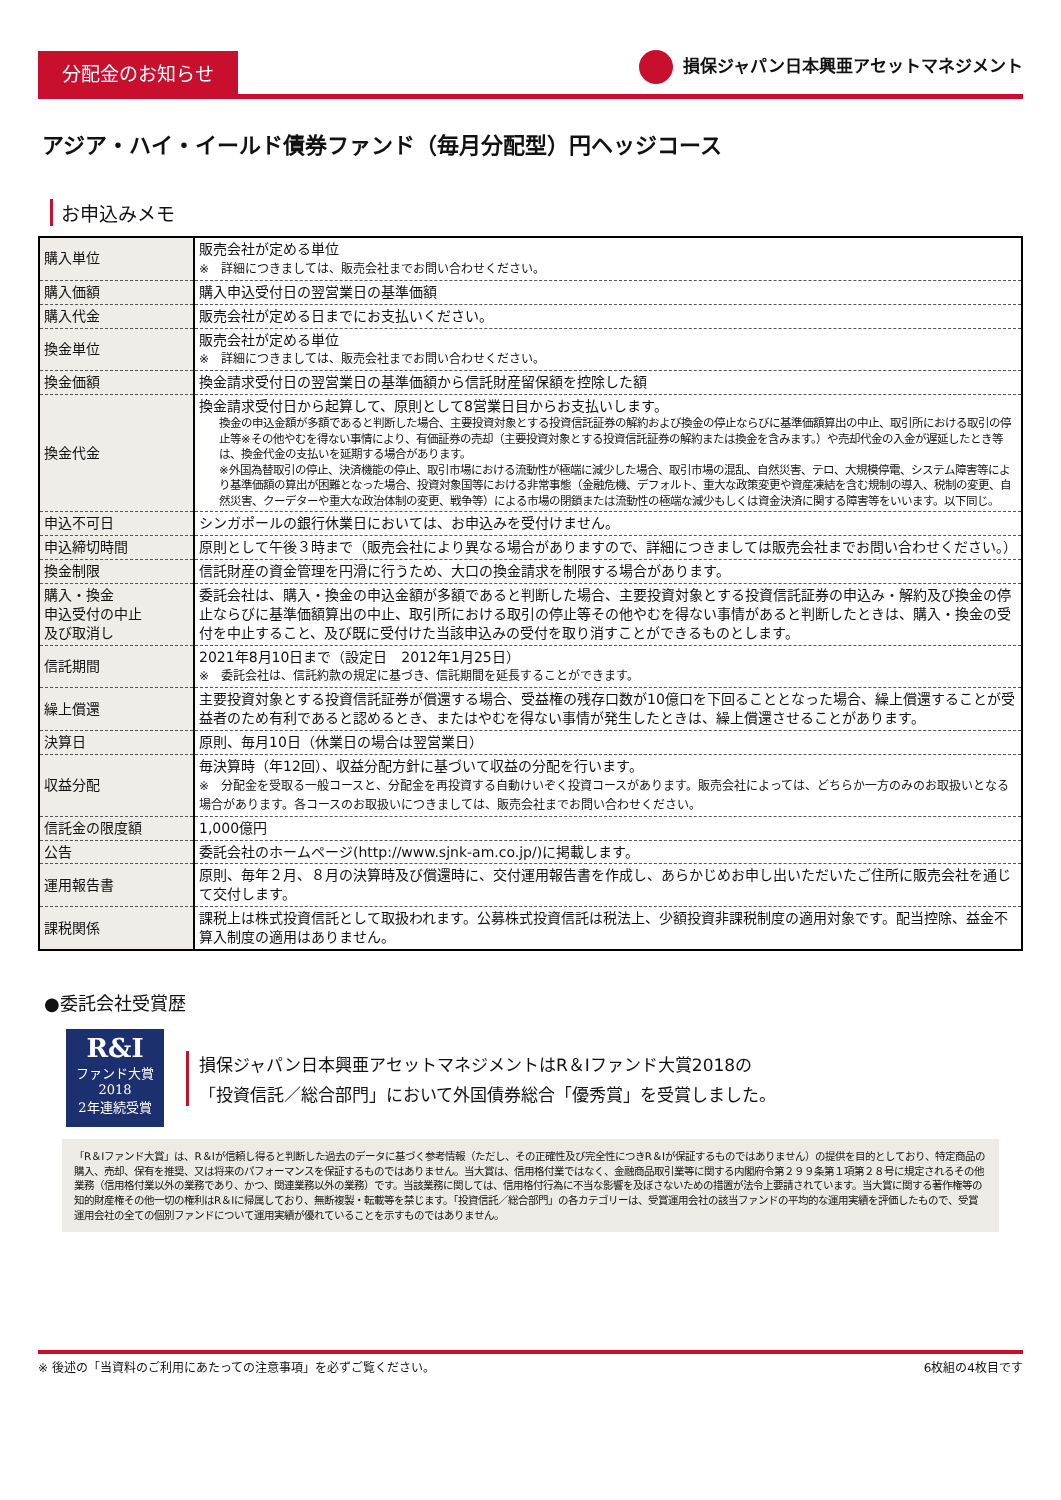分配金のお知らせ
損保ジャパン日本興亜アセットマネジメント
アジア・ハイ・イールド債券ファンド（毎月分配型）円ヘッジコース
お申込みメモ
| 購入単位 | 販売会社が定める単位 ※ 詳細につきましては、販売会社までお問い合わせください。 |
| 購入価額 | 購入申込受付日の翌営業日の基準価額 |
| 購入代金 | 販売会社が定める日までにお支払いください。 |
| 換金単位 | 販売会社が定める単位 ※ 詳細につきましては、販売会社までお問い合わせください。 |
| 換金価額 | 換金請求受付日の翌営業日の基準価額から信託財産留保額を控除した額 |
| 換金代金 | 換金請求受付日から起算して、原則として8営業日目からお支払いします。 換金の申込金額が多額であると判断した場合、主要投資対象とする投資信託証券の解約および換金の停止ならびに基準価額算出の中止、取引所における取引の停止等※その他やむを得ない事情により、有価証券の売却（主要投資対象とする投資信託証券の解約または換金を含みます。）や売却代金の入金が遅延したとき等は、換金代金の支払いを延期する場合があります。 ※外国為替取引の停止、決済機能の停止、取引市場における流動性が極端に減少した場合、取引市場の混乱、自然災害、テロ、大規模停電、システム障害等により基準価額の算出が困難となった場合、投資対象国等における非常事態（金融危機、デフォルト、重大な政策変更や資産凍結を含む規制の導入、税制の変更、自然災害、クーデターや重大な政治体制の変更、戦争等）による市場の閉鎖または流動性の極端な減少もしくは資金決済に関する障害等をいいます。以下同じ。 |
| 申込不可日 | シンガポールの銀行休業日においては、お申込みを受付けません。 |
| 申込締切時間 | 原則として午後３時まで（販売会社により異なる場合がありますので、詳細につきましては販売会社までお問い合わせください。） |
| 換金制限 | 信託財産の資金管理を円滑に行うため、大口の換金請求を制限する場合があります。 |
| 購入・換金 申込受付の中止 及び取消し | 委託会社は、購入・換金の申込金額が多額であると判断した場合、主要投資対象とする投資信託証券の申込み・解約及び換金の停止ならびに基準価額算出の中止、取引所における取引の停止等その他やむを得ない事情があると判断したときは、購入・換金の受付を中止すること、及び既に受付けた当該申込みの受付を取り消すことができるものとします。 |
| 信託期間 | 2021年8月10日まで（設定日 2012年1月25日） ※ 委託会社は、信託約款の規定に基づき、信託期間を延長することができます。 |
| 繰上償還 | 主要投資対象とする投資信託証券が償還する場合、受益権の残存口数が10億口を下回ることとなった場合、繰上償還することが受益者のため有利であると認めるとき、またはやむを得ない事情が発生したときは、繰上償還させることがあります。 |
| 決算日 | 原則、毎月10日（休業日の場合は翌営業日） |
| 収益分配 | 毎決算時（年12回）、収益分配方針に基づいて収益の分配を行います。 ※ 分配金を受取る一般コースと、分配金を再投資する自動けいぞく投資コースがあります。販売会社によっては、どちらか一方のみのお取扱いとなる場合があります。各コースのお取扱いにつきましては、販売会社までお問い合わせください。 |
| 信託金の限度額 | 1,000億円 |
| 公告 | 委託会社のホームページ(http://www.sjnk-am.co.jp/)に掲載します。 |
| 運用報告書 | 原則、毎年２月、８月の決算時及び償還時に、交付運用報告書を作成し、あらかじめお申し出いただいたご住所に販売会社を通じて交付します。 |
| 課税関係 | 課税上は株式投資信託として取扱われます。公募株式投資信託は税法上、少額投資非課税制度の適用対象です。配当控除、益金不算入制度の適用はありません。 |
●委託会社受賞歴
R&I
ファンド大賞
2018
2年連続受賞
損保ジャパン日本興亜アセットマネジメントはR＆Iファンド大賞2018の
「投資信託／総合部門」において外国債券総合「優秀賞」を受賞しました。
「R＆Iファンド大賞」は、R＆Iが信頼し得ると判断した過去のデータに基づく参考情報（ただし、その正確性及び完全性につきR＆Iが保証するものではありません）の提供を目的としており、特定商品の購入、売却、保有を推奨、又は将来のパフォーマンスを保証するものではありません。当大賞は、信用格付業ではなく、金融商品取引業等に関する内閣府令第２９９条第１項第２８号に規定されるその他業務（信用格付業以外の業務であり、かつ、関連業務以外の業務）です。当該業務に関しては、信用格付行為に不当な影響を及ぼさないための措置が法令上要請されています。当大賞に関する著作権等の知的財産権その他一切の権利はR＆Iに帰属しており、無断複製・転載等を禁じます。「投資信託／総合部門」の各カテゴリーは、受賞運用会社の該当ファンドの平均的な運用実績を評価したもので、受賞運用会社の全ての個別ファンドについて運用実績が優れていることを示すものではありません。
※ 後述の「当資料のご利用にあたっての注意事項」を必ずご覧ください。 6枚組の4枚目です